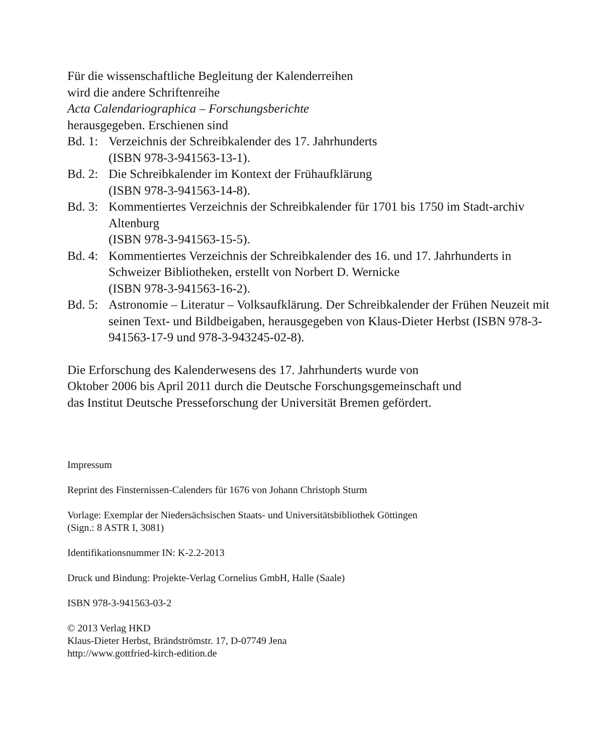Für die wissenschaftliche Begleitung der Kalenderreihen
wird die andere Schriftenreihe
Acta Calendariographica – Forschungsberichte
herausgegeben. Erschienen sind
Bd. 1: Verzeichnis der Schreibkalender des 17. Jahrhunderts
(ISBN 978-3-941563-13-1).
Bd. 2: Die Schreibkalender im Kontext der Frühaufklärung
(ISBN 978-3-941563-14-8).
Bd. 3: Kommentiertes Verzeichnis der Schreibkalender für 1701 bis 1750 im Stadt-archiv Altenburg
(ISBN 978-3-941563-15-5).
Bd. 4: Kommentiertes Verzeichnis der Schreibkalender des 16. und 17. Jahrhunderts in Schweizer Bibliotheken, erstellt von Norbert D. Wernicke
(ISBN 978-3-941563-16-2).
Bd. 5: Astronomie – Literatur – Volksaufklärung. Der Schreibkalender der Frühen Neuzeit mit seinen Text- und Bildbeigaben, herausgegeben von Klaus-Dieter Herbst (ISBN 978-3-941563-17-9 und 978-3-943245-02-8).
Die Erforschung des Kalenderwesens des 17. Jahrhunderts wurde von
Oktober 2006 bis April 2011 durch die Deutsche Forschungsgemeinschaft und
das Institut Deutsche Presseforschung der Universität Bremen gefördert.
Impressum
Reprint des Finsternissen-Calenders für 1676 von Johann Christoph Sturm
Vorlage: Exemplar der Niedersächsischen Staats- und Universitätsbibliothek Göttingen
(Sign.: 8 ASTR I, 3081)
Identifikationsnummer IN: K-2.2-2013
Druck und Bindung: Projekte-Verlag Cornelius GmbH, Halle (Saale)
ISBN 978-3-941563-03-2
© 2013 Verlag HKD
Klaus-Dieter Herbst, Brändströmstr. 17, D-07749 Jena
http://www.gottfried-kirch-edition.de